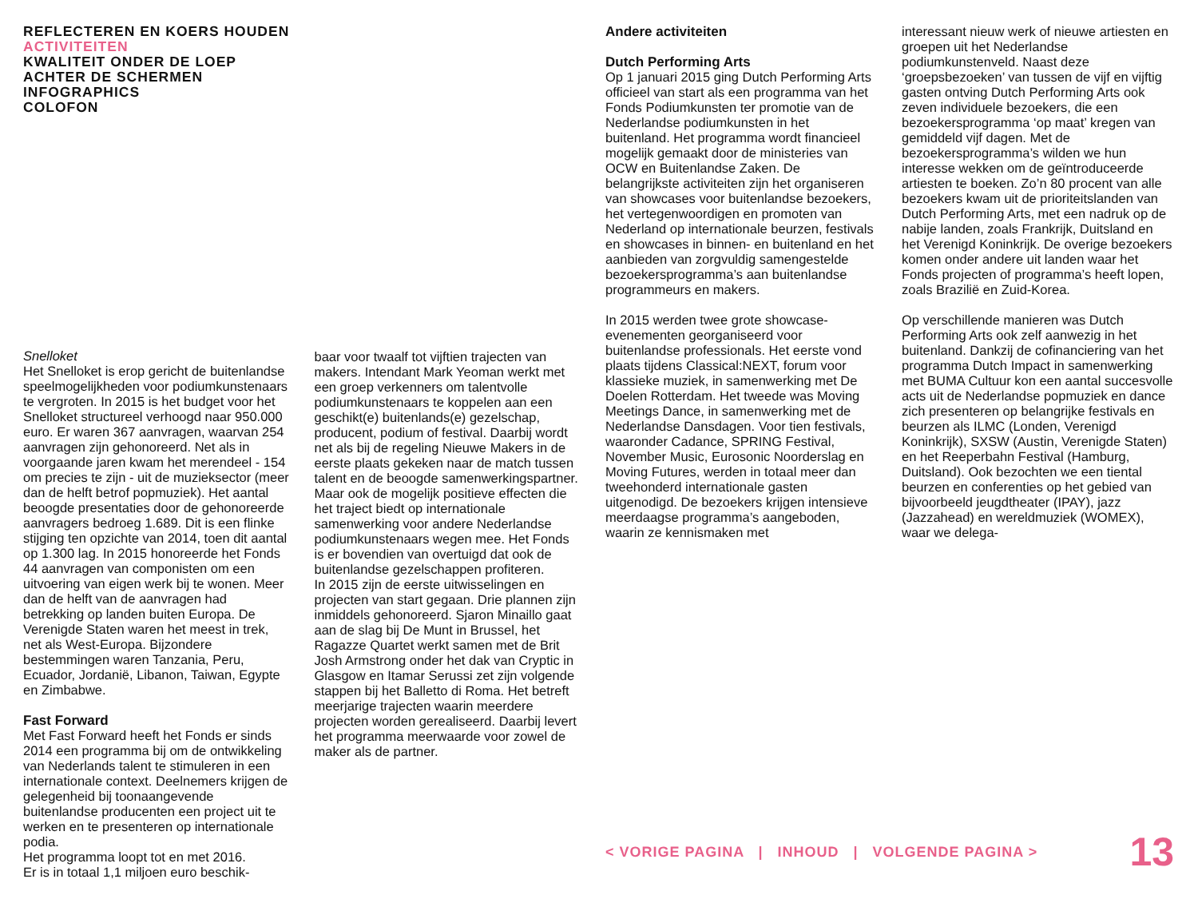REFLECTEREN EN KOERS HOUDEN
ACTIVITEITEN
KWALITEIT ONDER DE LOEP
ACHTER DE SCHERMEN
INFOGRAPHICS
COLOFON
Snelloket
Het Snelloket is erop gericht de buitenlandse speelmogelijkheden voor podiumkunstenaars te vergroten. In 2015 is het budget voor het Snelloket structureel verhoogd naar 950.000 euro. Er waren 367 aanvragen, waarvan 254 aanvragen zijn gehonoreerd. Net als in voorgaande jaren kwam het merendeel - 154 om precies te zijn - uit de muzieksector (meer dan de helft betrof popmuziek). Het aantal beoogde presentaties door de gehonoreerde aanvragers bedroeg 1.689. Dit is een flinke stijging ten opzichte van 2014, toen dit aantal op 1.300 lag. In 2015 honoreerde het Fonds 44 aanvragen van componisten om een uitvoering van eigen werk bij te wonen. Meer dan de helft van de aanvragen had betrekking op landen buiten Europa. De Verenigde Staten waren het meest in trek, net als West-Europa. Bijzondere bestemmingen waren Tanzania, Peru, Ecuador, Jordanië, Libanon, Taiwan, Egypte en Zimbabwe.
Fast Forward
Met Fast Forward heeft het Fonds er sinds 2014 een programma bij om de ontwikkeling van Nederlands talent te stimuleren in een internationale context. Deelnemers krijgen de gelegenheid bij toonaangevende buitenlandse producenten een project uit te werken en te presenteren op internationale podia.
Het programma loopt tot en met 2016.
Er is in totaal 1,1 miljoen euro beschik-
baar voor twaalf tot vijftien trajecten van makers. Intendant Mark Yeoman werkt met een groep verkenners om talentvolle podiumkunstenaars te koppelen aan een geschikt(e) buitenlands(e) gezelschap, producent, podium of festival. Daarbij wordt net als bij de regeling Nieuwe Makers in de eerste plaats gekeken naar de match tussen talent en de beoogde samenwerkingspartner. Maar ook de mogelijk positieve effecten die het traject biedt op internationale samenwerking voor andere Nederlandse podiumkunstenaars wegen mee. Het Fonds is er bovendien van overtuigd dat ook de buitenlandse gezelschappen profiteren.
In 2015 zijn de eerste uitwisselingen en projecten van start gegaan. Drie plannen zijn inmiddels gehonoreerd. Sjaron Minaillo gaat aan de slag bij De Munt in Brussel, het Ragazze Quartet werkt samen met de Brit Josh Armstrong onder het dak van Cryptic in Glasgow en Itamar Serussi zet zijn volgende stappen bij het Balletto di Roma. Het betreft meerjarige trajecten waarin meerdere projecten worden gerealiseerd. Daarbij levert het programma meerwaarde voor zowel de maker als de partner.
Andere activiteiten
Dutch Performing Arts
Op 1 januari 2015 ging Dutch Performing Arts officieel van start als een programma van het Fonds Podiumkunsten ter promotie van de Nederlandse podiumkunsten in het buitenland. Het programma wordt financieel mogelijk gemaakt door de ministeries van OCW en Buitenlandse Zaken. De belangrijkste activiteiten zijn het organiseren van showcases voor buitenlandse bezoekers, het vertegenwoordigen en promoten van Nederland op internationale beurzen, festivals en showcases in binnen- en buitenland en het aanbieden van zorgvuldig samengestelde bezoekersprogramma’s aan buitenlandse programmeurs en makers.
In 2015 werden twee grote showcase-evenementen georganiseerd voor buitenlandse professionals. Het eerste vond plaats tijdens Classical:NEXT, forum voor klassieke muziek, in samenwerking met De Doelen Rotterdam. Het tweede was Moving Meetings Dance, in samenwerking met de Nederlandse Dansdagen. Voor tien festivals, waaronder Cadance, SPRING Festival, November Music, Eurosonic Noorderslag en Moving Futures, werden in totaal meer dan tweehonderd internationale gasten uitgenodigd. De bezoekers krijgen intensieve meerdaagse programma’s aangeboden, waarin ze kennismaken met
interessant nieuw werk of nieuwe artiesten en groepen uit het Nederlandse podiumkunstenveld. Naast deze ‘groepsbezoeken’ van tussen de vijf en vijftig gasten ontving Dutch Performing Arts ook zeven individuele bezoekers, die een bezoekersprogramma ‘op maat’ kregen van gemiddeld vijf dagen. Met de bezoekersprogramma’s wilden we hun interesse wekken om de geïntroduceerde artiesten te boeken. Zo’n 80 procent van alle bezoekers kwam uit de prioriteitslanden van Dutch Performing Arts, met een nadruk op de nabije landen, zoals Frankrijk, Duitsland en het Verenigd Koninkrijk. De overige bezoekers komen onder andere uit landen waar het Fonds projecten of programma’s heeft lopen, zoals Brazilië en Zuid-Korea.
Op verschillende manieren was Dutch Performing Arts ook zelf aanwezig in het buitenland. Dankzij de cofinanciering van het programma Dutch Impact in samenwerking met BUMA Cultuur kon een aantal succesvolle acts uit de Nederlandse popmuziek en dance zich presenteren op belangrijke festivals en beurzen als ILMC (Londen, Verenigd Koninkrijk), SXSW (Austin, Verenigde Staten) en het Reeperbahn Festival (Hamburg, Duitsland). Ook bezochten we een tiental beurzen en conferenties op het gebied van bijvoorbeeld jeugdtheater (IPAY), jazz (Jazzahead) en wereldmuziek (WOMEX), waar we delega-
< VORIGE PAGINA | INHOUD | VOLGENDE PAGINA > 13